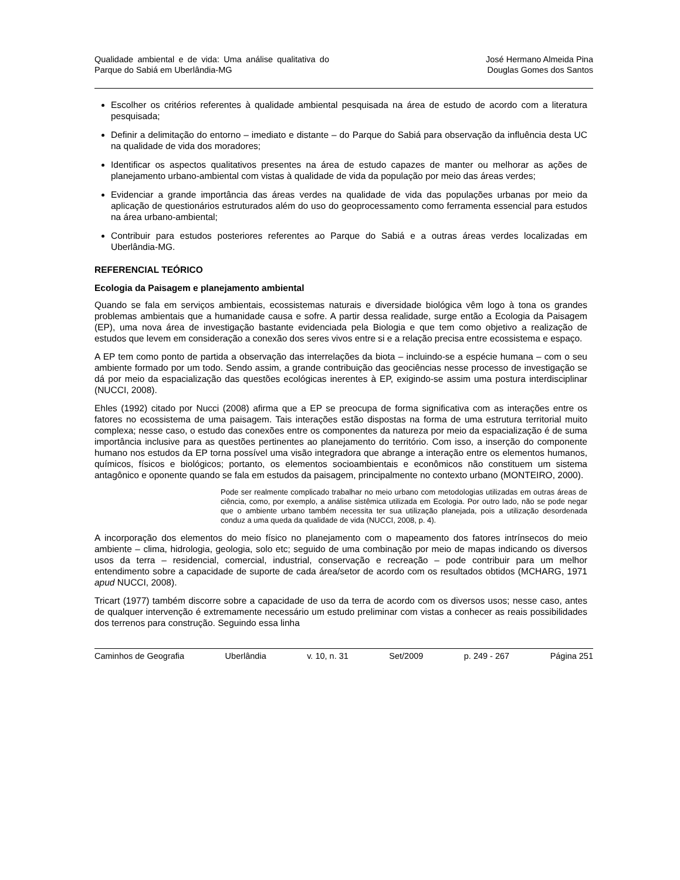Qualidade ambiental e de vida: Uma análise qualitativa do Parque do Sabiá em Uberlândia-MG
José Hermano Almeida Pina
Douglas Gomes dos Santos
Escolher os critérios referentes à qualidade ambiental pesquisada na área de estudo de acordo com a literatura pesquisada;
Definir a delimitação do entorno – imediato e distante – do Parque do Sabiá para observação da influência desta UC na qualidade de vida dos moradores;
Identificar os aspectos qualitativos presentes na área de estudo capazes de manter ou melhorar as ações de planejamento urbano-ambiental com vistas à qualidade de vida da população por meio das áreas verdes;
Evidenciar a grande importância das áreas verdes na qualidade de vida das populações urbanas por meio da aplicação de questionários estruturados além do uso do geoprocessamento como ferramenta essencial para estudos na área urbano-ambiental;
Contribuir para estudos posteriores referentes ao Parque do Sabiá e a outras áreas verdes localizadas em Uberlândia-MG.
REFERENCIAL TEÓRICO
Ecologia da Paisagem e planejamento ambiental
Quando se fala em serviços ambientais, ecossistemas naturais e diversidade biológica vêm logo à tona os grandes problemas ambientais que a humanidade causa e sofre. A partir dessa realidade, surge então a Ecologia da Paisagem (EP), uma nova área de investigação bastante evidenciada pela Biologia e que tem como objetivo a realização de estudos que levem em consideração a conexão dos seres vivos entre si e a relação precisa entre ecossistema e espaço.
A EP tem como ponto de partida a observação das interrelações da biota – incluindo-se a espécie humana – com o seu ambiente formado por um todo. Sendo assim, a grande contribuição das geociências nesse processo de investigação se dá por meio da espacialização das questões ecológicas inerentes à EP, exigindo-se assim uma postura interdisciplinar (NUCCI, 2008).
Ehles (1992) citado por Nucci (2008) afirma que a EP se preocupa de forma significativa com as interações entre os fatores no ecossistema de uma paisagem. Tais interações estão dispostas na forma de uma estrutura territorial muito complexa; nesse caso, o estudo das conexões entre os componentes da natureza por meio da espacialização é de suma importância inclusive para as questões pertinentes ao planejamento do território. Com isso, a inserção do componente humano nos estudos da EP torna possível uma visão integradora que abrange a interação entre os elementos humanos, químicos, físicos e biológicos; portanto, os elementos socioambientais e econômicos não constituem um sistema antagônico e oponente quando se fala em estudos da paisagem, principalmente no contexto urbano (MONTEIRO, 2000).
Pode ser realmente complicado trabalhar no meio urbano com metodologias utilizadas em outras áreas de ciência, como, por exemplo, a análise sistêmica utilizada em Ecologia. Por outro lado, não se pode negar que o ambiente urbano também necessita ter sua utilização planejada, pois a utilização desordenada conduz a uma queda da qualidade de vida (NUCCI, 2008, p. 4).
A incorporação dos elementos do meio físico no planejamento com o mapeamento dos fatores intrínsecos do meio ambiente – clima, hidrologia, geologia, solo etc; seguido de uma combinação por meio de mapas indicando os diversos usos da terra – residencial, comercial, industrial, conservação e recreação – pode contribuir para um melhor entendimento sobre a capacidade de suporte de cada área/setor de acordo com os resultados obtidos (MCHARG, 1971 apud NUCCI, 2008).
Tricart (1977) também discorre sobre a capacidade de uso da terra de acordo com os diversos usos; nesse caso, antes de qualquer intervenção é extremamente necessário um estudo preliminar com vistas a conhecer as reais possibilidades dos terrenos para construção. Seguindo essa linha
Caminhos de Geografia Uberlândia v. 10, n. 31 Set/2009 p. 249 - 267 Página 251